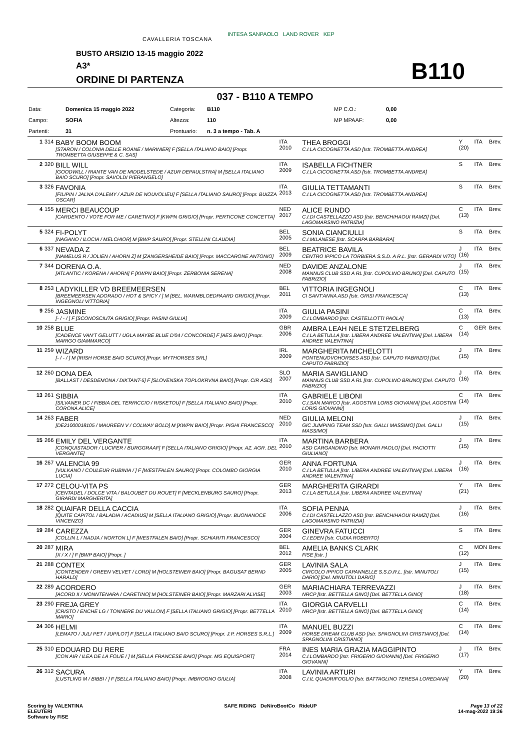CAVALLERIA TOSCANA
INTESA SANPAOLO LAND ROVER KEP
BUSTO ARSIZIO 13-15 maggio 2022
A3*
ORDINE DI PARTENZA B110
037 - B110 A TEMPO
| Data: | Domenica 15 maggio 2022 | Categoria: | B110 | MP C.O.: | 0,00 |
| Campo: | SOFIA | Altezza: | 110 | MP MPAAF: | 0,00 |
| Partenti: | 31 | Prontuario: | n. 3 a tempo - Tab. A | | |
| 1 | 314 | BABY BOOM BOOM [STARON / COLONIA DELLE ROANE / MARINIER] F [SELLA ITALIANO BAIO] [Propr. TROMBETTA GIUSEPPE & C. SAS] | ITA 2010 | THEA BROGGI C.I.LA CICOGNETTA ASD [Istr. TROMBETTA ANDREA] | Y (20) | ITA | Brev. |
| 2 | 320 | BILL WILL [GOODWILL / RIANTE VAN DE MIDDELSTEDE / AZUR DEPAULSTRA] M [SELLA ITALIANO BAIO SCURO] [Propr. SAVOLDI PIERANGELO] | ITA 2009 | ISABELLA FICHTNER C.I.LA CICOGNETTA ASD [Istr. TROMBETTA ANDREA] | S | ITA | Brev. |
| 3 | 326 | FAVONIA [FILIPIN / JALNA D'ALEMY / AZUR DE NOUVOLIEU] F [SELLA ITALIANO SAURO] [Propr. BUIZZA OSCAR] | ITA 2013 | GIULIA TETTAMANTI C.I.LA CICOGNETTA ASD [Istr. TROMBETTA ANDREA] | S | ITA | Brev. |
| 4 | 155 | MERCI BEAUCOUP [CARDENTO / VOTE FOR ME / CARETINO] F [KWPN GRIGIO] [Propr. PERTICONE CONCETTA] | NED 2017 | ALICE RUNDO C.I.DI CASTELLAZZO ASD [Istr. BENCHIHAOUI RAMZI] [Del. LAGOMARSINO PATRIZIA] | C (13) | ITA | Brev. |
| 5 | 324 | FI-POLYT [NAGANO / ILOCIA / MELCHIOR] M [BWP SAURO] [Propr. STELLINI CLAUDIA] | BEL 2005 | SONIA CIANCIULLI C.I.MILANESE [Istr. SCARPA BARBARA] | S | ITA | Brev. |
| 6 | 337 | NEVADA Z [NAMELUS R / JOLIEN / AHORN Z] M [ZANGERSHEIDE BAIO] [Propr. MACCARONE ANTONIO] | BEL 2009 | BEATRICE BAVILA CENTRO IPPICO LA TORBIERA S.S.D. A R.L. [Istr. GERARDI VITO] | J (16) | ITA | Brev. |
| 7 | 344 | DORENA O.A. [ATLANTIC / KORENA / AHORN] F [KWPN BAIO] [Propr. ZERBONIA SERENA] | NED 2008 | DAVIDE ANZALONE MANNUS CLUB SSD A RL [Istr. CUPOLINO BRUNO] [Del. CAPUTO FABRIZIO] | J (15) | ITA | Brev. |
| 8 | 253 | LADYKILLER VD BREEMEERSEN [BREEMEERSEN ADORADO / HOT & SPICY / ] M [BEL. WARMBLOEDPAARD GRIGIO] [Propr. INGEGNOLI VITTORIA] | BEL 2011 | VITTORIA INGEGNOLI CI SANT'ANNA ASD [Istr. GRISI FRANCESCA] | C (13) | ITA | Brev. |
| 9 | 256 | JASMINE [- / - / ] F [SCONOSCIUTA GRIGIO] [Propr. PASINI GIULIA] | ITA 2009 | GIULIA PASINI C.I.LOMBARDO [Istr. CASTELLOTTI PAOLA] | C (13) | ITA | Brev. |
| 10 | 258 | BLUE [CADENCE VAN'T GELUTT / UGLA MAYBE BLUE D'04 / CONCORDE] F [AES BAIO] [Propr. MARIGO GIAMMARCO] | GBR 2006 | AMBRA LEAH NELE STETZELBERG C.I.LA BETULLA [Istr. LIBERA ANDREE VALENTINA] [Del. LIBERA ANDREE VALENTINA] | C (14) | GER | Brev. |
| 11 | 259 | WIZARD [- / - / ] M [IRISH HORSE BAIO SCURO] [Propr. MYTHORSES SRL] | IRL 2009 | MARGHERITA MICHELOTTI PONTENUOVOHORSES ASD [Istr. CAPUTO FABRIZIO] [Del. CAPUTO FABRIZIO] | J (15) | ITA | Brev. |
| 12 | 260 | DONA DEA [BALLAST / DESDEMONA / DIKTANT-5] F [SLOVENSKA TOPLOKRVNA BAIO] [Propr. CIR ASD] | SLO 2007 | MARIA SAVIGLIANO MANNUS CLUB SSD A RL [Istr. CUPOLINO BRUNO] [Del. CAPUTO FABRIZIO] | J (16) | ITA | Brev. |
| 13 | 261 | SIBBIA [SILVANER DC / FIBBIA DEL TERRICCIO / RISKETOU] F [SELLA ITALIANO BAIO] [Propr. CORONA ALICE] | ITA 2010 | GABRIELE LIBONI C.I.SAN MARCO [Istr. AGOSTINI LORIS GIOVANNI] [Del. AGOSTINI LORIS GIOVANNI] | C (14) | ITA | Brev. |
| 14 | 263 | FABER [DE21000018105 / MAUREEN V / COLWAY BOLD] M [KWPN BAIO] [Propr. PIGHI FRANCESCO] | NED 2010 | GIULIA MELONI GIC JUMPING TEAM SSD [Istr. GALLI MASSIMO] [Del. GALLI MASSIMO] | J (15) | ITA | Brev. |
| 15 | 266 | EMILY DEL VERGANTE [CONQUISTADOR / LUCIFER / BURGGRAAF] F [SELLA ITALIANO GRIGIO] [Propr. AZ. AGR. DEL VERGANTE] | ITA 2010 | MARTINA BARBERA ASD CARGANDINO [Istr. MONARI PAOLO] [Del. PACIOTTI GIULIANO] | J (15) | ITA | Brev. |
| 16 | 267 | VALENCIA 99 [VULKANO / COULEUR RUBINIA / ] F [WESTFALEN SAURO] [Propr. COLOMBO GIORGIA LUCIA] | GER 2010 | ANNA FORTUNA C.I.LA BETULLA [Istr. LIBERA ANDREE VALENTINA] [Del. LIBERA ANDREE VALENTINA] | J (16) | ITA | Brev. |
| 17 | 272 | CELOU-VITA PS [CENTADEL / DOLCE VITA / BALOUBET DU ROUET] F [MECKLENBURG SAURO] [Propr. GIRARDI MARGHERITA] | GER 2013 | MARGHERITA GIRARDI C.I.LA BETULLA [Istr. LIBERA ANDREE VALENTINA] | Y (21) | ITA | Brev. |
| 18 | 282 | QUAIFAR DELLA CACCIA [QUITE CAPITOL / BALADIA / ACADIUS] M [SELLA ITALIANO GRIGIO] [Propr. BUONANOCE VINCENZO] | ITA 2006 | SOFIA PENNA C.I.DI CASTELLAZZO ASD [Istr. BENCHIHAOUI RAMZI] [Del. LAGOMARSINO PATRIZIA] | J (16) | ITA | Brev. |
| 19 | 284 | CAREZZA [COLLIN L / NADJA / NORTON L] F [WESTFALEN BAIO] [Propr. SCHIARITI FRANCESCO] | GER 2004 | GINEVRA FATUCCI C.I.EDEN [Istr. CUDIA ROBERTO] | S | ITA | Brev. |
| 20 | 287 | MIRA [X / X / ] F [BWP BAIO] [Propr. ] | BEL 2012 | AMELIA BANKS CLARK FISE [Istr. ] | C (12) | MON | Brev. |
| 21 | 288 | CONTEX [CONTENDER / GREEN VELVET / LORD] M [HOLSTEINER BAIO] [Propr. BAGUSAT BERND HARALD] | GER 2005 | LAVINIA SALA CIRCOLO IPPICO CAPANNELLE S.S.D.R.L. [Istr. MINUTOLI DARIO] [Del. MINUTOLI DARIO] | J (15) | ITA | Brev. |
| 22 | 289 | ACORDERO [ACORD II / MONNTENARA / CARETINO] M [HOLSTEINER BAIO] [Propr. MARZARI ALVISE] | GER 2003 | MARIACHIARA TERREVAZZI NRCP [Istr. BETTELLA GINO] [Del. BETTELLA GINO] | J (18) | ITA | Brev. |
| 23 | 290 | FREJA GREY [CRISTO / ENCHE LG / TONNERE DU VALLON] F [SELLA ITALIANO GRIGIO] [Propr. BETTELLA MARIO] | ITA 2010 | GIORGIA CARVELLI NRCP [Istr. BETTELLA GINO] [Del. BETTELLA GINO] | C (14) | ITA | Brev. |
| 24 | 306 | HELMI [LEMATO / JULI PET / JUPILOT] F [SELLA ITALIANO BAIO SCURO] [Propr. J.P. HORSES S.R.L.] | ITA 2009 | MANUEL BUZZI HORSE DREAM CLUB ASD [Istr. SPAGNOLINI CRISTIANO] [Del. SPAGNOLINI CRISTIANO] | C (14) | ITA | Brev. |
| 25 | 310 | EDOUARD DU RERE [CON AIR / ILEA DE LA FOLIE / ] M [SELLA FRANCESE BAIO] [Propr. MG EQUISPORT] | FRA 2014 | INES MARIA GRAZIA MAGGIPINTO C.I.LOMBARDO [Istr. FRIGERIO GIOVANNI] [Del. FRIGERIO GIOVANNI] | J (17) | ITA | Brev. |
| 26 | 312 | SACURA [LUSTLING M / BIBBI / ] F [SELLA ITALIANO BAIO] [Propr. IMBROGNO GIULIA] | ITA 2008 | LAVINIA ARTURI C.I.IL QUADRIFOGLIO [Istr. BATTAGLINO TERESA LOREDANA] | Y (20) | ITA | Brev. |
Scoring by VALENTINA
ELEUTERI
Software by FISE
SAFE RIDING DeNiroBootCo RideUP
Page 13 of 22
14-mag-2022 19:36